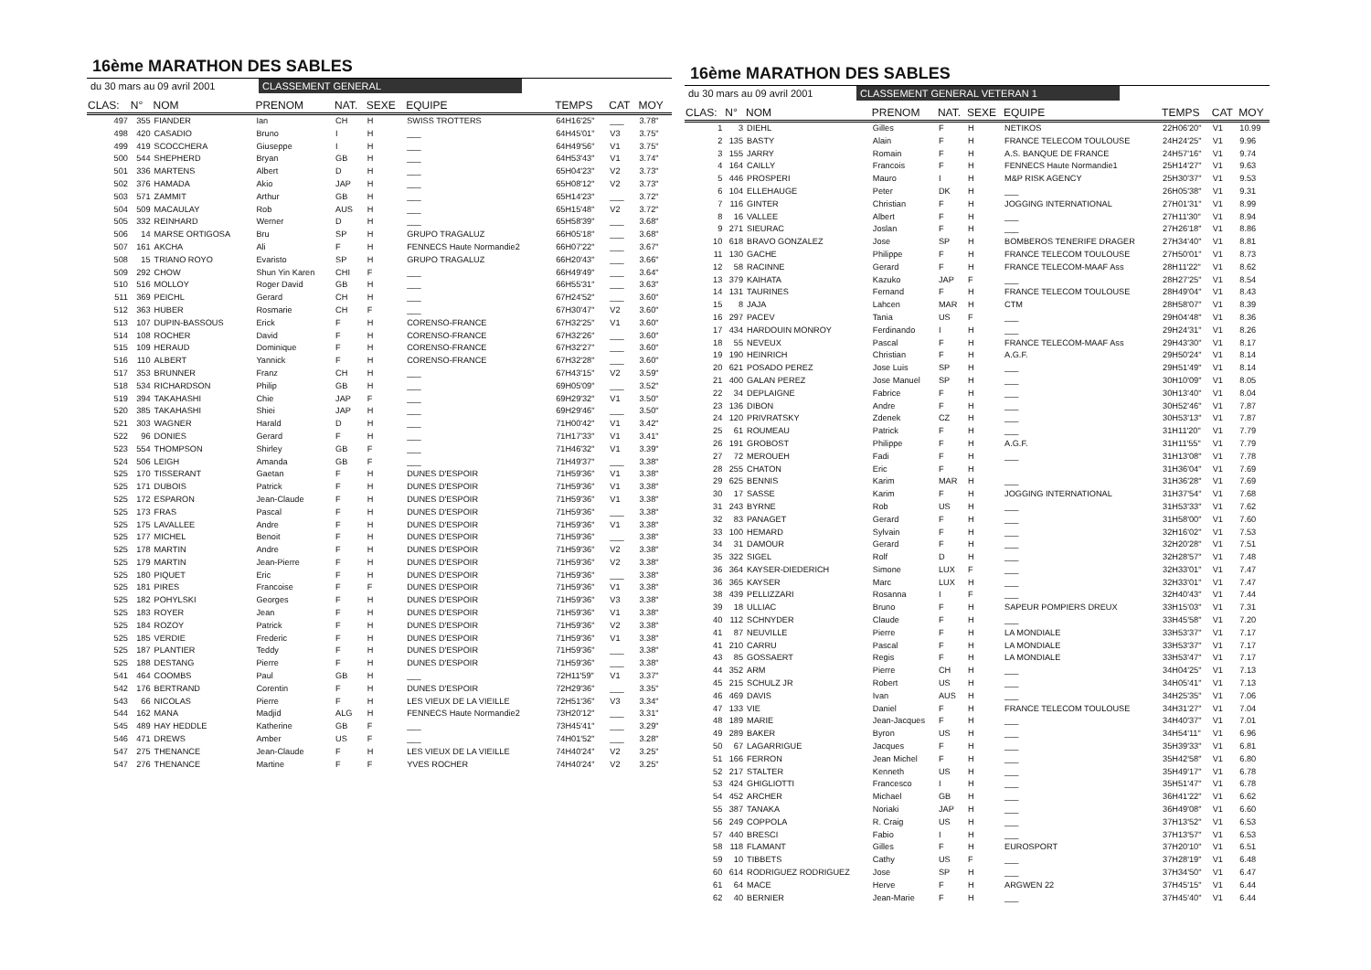16ème MARATHON DES SABLES
du 30 mars au 09 avril 2001 CLASSEMENT GENERAL
| CLAS: | N° | NOM | PRENOM | NAT. | SEXE | EQUIPE | TEMPS | CAT | MOY |
| --- | --- | --- | --- | --- | --- | --- | --- | --- | --- |
| 497 | 355 | FIANDER | Ian | CH | H | SWISS TROTTERS | 64H16'25" | ___ | 3.78" |
| 498 | 420 | CASADIO | Bruno | I | H | ___ | 64H45'01" | V3 | 3.75" |
| 499 | 419 | SCOCCHERA | Giuseppe | I | H | ___ | 64H49'56" | V1 | 3.75" |
| 500 | 544 | SHEPHERD | Bryan | GB | H | ___ | 64H53'43" | V1 | 3.74" |
| 501 | 336 | MARTENS | Albert | D | H | ___ | 65H04'23" | V2 | 3.73" |
| 502 | 376 | HAMADA | Akio | JAP | H | ___ | 65H08'12" | V2 | 3.73" |
| 503 | 571 | ZAMMIT | Arthur | GB | H | ___ | 65H14'23" | ___ | 3.72" |
| 504 | 509 | MACAULAY | Rob | AUS | H | ___ | 65H15'48" | V2 | 3.72" |
| 505 | 332 | REINHARD | Werner | D | H | ___ | 65H58'39" | ___ | 3.68" |
| 506 | 14 | MARSE ORTIGOSA | Bru | SP | H | GRUPO TRAGALUZ | 66H05'18" | ___ | 3.68" |
| 507 | 161 | AKCHA | Ali | F | H | FENNECS Haute Normandie2 | 66H07'22" | ___ | 3.67" |
| 508 | 15 | TRIANO ROYO | Evaristo | SP | H | GRUPO TRAGALUZ | 66H20'43" | ___ | 3.66" |
| 509 | 292 | CHOW | Shun Yin Karen | CHI | F | ___ | 66H49'49" | ___ | 3.64" |
| 510 | 516 | MOLLOY | Roger David | GB | H | ___ | 66H55'31" | ___ | 3.63" |
| 511 | 369 | PEICHL | Gerard | CH | H | ___ | 67H24'52" | ___ | 3.60" |
| 512 | 363 | HUBER | Rosmarie | CH | F | ___ | 67H30'47" | V2 | 3.60" |
| 513 | 107 | DUPIN-BASSOUS | Erick | F | H | CORENSO-FRANCE | 67H32'25" | V1 | 3.60" |
| 514 | 108 | ROCHER | David | F | H | CORENSO-FRANCE | 67H32'26" | ___ | 3.60" |
| 515 | 109 | HERAUD | Dominique | F | H | CORENSO-FRANCE | 67H32'27" | ___ | 3.60" |
| 516 | 110 | ALBERT | Yannick | F | H | CORENSO-FRANCE | 67H32'28" | ___ | 3.60" |
| 517 | 353 | BRUNNER | Franz | CH | H | ___ | 67H43'15" | V2 | 3.59" |
| 518 | 534 | RICHARDSON | Philip | GB | H | ___ | 69H05'09" | ___ | 3.52" |
| 519 | 394 | TAKAHASHI | Chie | JAP | F | ___ | 69H29'32" | V1 | 3.50" |
| 520 | 385 | TAKAHASHI | Shiei | JAP | H | ___ | 69H29'46" | ___ | 3.50" |
| 521 | 303 | WAGNER | Harald | D | H | ___ | 71H00'42" | V1 | 3.42" |
| 522 | 96 | DONIES | Gerard | F | H | ___ | 71H17'33" | V1 | 3.41" |
| 523 | 554 | THOMPSON | Shirley | GB | F | ___ | 71H46'32" | V1 | 3.39" |
| 524 | 506 | LEIGH | Amanda | GB | F | ___ | 71H49'37" | ___ | 3.38" |
| 525 | 170 | TISSERANT | Gaetan | F | H | DUNES D'ESPOIR | 71H59'36" | V1 | 3.38" |
| 525 | 171 | DUBOIS | Patrick | F | H | DUNES D'ESPOIR | 71H59'36" | V1 | 3.38" |
| 525 | 172 | ESPARON | Jean-Claude | F | H | DUNES D'ESPOIR | 71H59'36" | V1 | 3.38" |
| 525 | 173 | FRAS | Pascal | F | H | DUNES D'ESPOIR | 71H59'36" | ___ | 3.38" |
| 525 | 175 | LAVALLEE | Andre | F | H | DUNES D'ESPOIR | 71H59'36" | V1 | 3.38" |
| 525 | 177 | MICHEL | Benoit | F | H | DUNES D'ESPOIR | 71H59'36" | ___ | 3.38" |
| 525 | 178 | MARTIN | Andre | F | H | DUNES D'ESPOIR | 71H59'36" | V2 | 3.38" |
| 525 | 179 | MARTIN | Jean-Pierre | F | H | DUNES D'ESPOIR | 71H59'36" | V2 | 3.38" |
| 525 | 180 | PIQUET | Eric | F | H | DUNES D'ESPOIR | 71H59'36" | ___ | 3.38" |
| 525 | 181 | PIRES | Francoise | F | F | DUNES D'ESPOIR | 71H59'36" | V1 | 3.38" |
| 525 | 182 | POHYLSKI | Georges | F | H | DUNES D'ESPOIR | 71H59'36" | V3 | 3.38" |
| 525 | 183 | ROYER | Jean | F | H | DUNES D'ESPOIR | 71H59'36" | V1 | 3.38" |
| 525 | 184 | ROZOY | Patrick | F | H | DUNES D'ESPOIR | 71H59'36" | V2 | 3.38" |
| 525 | 185 | VERDIE | Frederic | F | H | DUNES D'ESPOIR | 71H59'36" | V1 | 3.38" |
| 525 | 187 | PLANTIER | Teddy | F | H | DUNES D'ESPOIR | 71H59'36" | ___ | 3.38" |
| 525 | 188 | DESTANG | Pierre | F | H | DUNES D'ESPOIR | 71H59'36" | ___ | 3.38" |
| 541 | 464 | COOMBS | Paul | GB | H | ___ | 72H11'59" | V1 | 3.37" |
| 542 | 176 | BERTRAND | Corentin | F | H | DUNES D'ESPOIR | 72H29'36" | ___ | 3.35" |
| 543 | 66 | NICOLAS | Pierre | F | H | LES VIEUX DE LA VIEILLE | 72H51'36" | V3 | 3.34" |
| 544 | 162 | MANA | Madjid | ALG | H | FENNECS Haute Normandie2 | 73H20'12" | ___ | 3.31" |
| 545 | 489 | HAY HEDDLE | Katherine | GB | F | ___ | 73H45'41" | ___ | 3.29" |
| 546 | 471 | DREWS | Amber | US | F | ___ | 74H01'52" | ___ | 3.28" |
| 547 | 275 | THENANCE | Jean-Claude | F | H | LES VIEUX DE LA VIEILLE | 74H40'24" | V2 | 3.25" |
| 547 | 276 | THENANCE | Martine | F | F | YVES ROCHER | 74H40'24" | V2 | 3.25" |
16ème MARATHON DES SABLES
du 30 mars au 09 avril 2001 CLASSEMENT GENERAL VETERAN 1
| CLAS: | N° | NOM | PRENOM | NAT. | SEXE | EQUIPE | TEMPS | CAT | MOY |
| --- | --- | --- | --- | --- | --- | --- | --- | --- | --- |
| 1 | 3 | DIEHL | Gilles | F | H | NETIKOS | 22H06'20" | V1 | 10.99 |
| 2 | 135 | BASTY | Alain | F | H | FRANCE TELECOM TOULOUSE | 24H24'25" | V1 | 9.96 |
| 3 | 155 | JARRY | Romain | F | H | A.S. BANQUE DE FRANCE | 24H57'16" | V1 | 9.74 |
| 4 | 164 | CAILLY | Francois | F | H | FENNECS Haute Normandie1 | 25H14'27" | V1 | 9.63 |
| 5 | 446 | PROSPERI | Mauro | I | H | M&P RISK AGENCY | 25H30'37" | V1 | 9.53 |
| 6 | 104 | ELLEHAUGE | Peter | DK | H | ___ | 26H05'38" | V1 | 9.31 |
| 7 | 116 | GINTER | Christian | F | H | JOGGING INTERNATIONAL | 27H01'31" | V1 | 8.99 |
| 8 | 16 | VALLEE | Albert | F | H | ___ | 27H11'30" | V1 | 8.94 |
| 9 | 271 | SIEURAC | Joslan | F | H | ___ | 27H26'18" | V1 | 8.86 |
| 10 | 618 | BRAVO GONZALEZ | Jose | SP | H | BOMBEROS TENERIFE DRAGER | 27H34'40" | V1 | 8.81 |
| 11 | 130 | GACHE | Philippe | F | H | FRANCE TELECOM TOULOUSE | 27H50'01" | V1 | 8.73 |
| 12 | 58 | RACINNE | Gerard | F | H | FRANCE TELECOM-MAAF Ass | 28H11'22" | V1 | 8.62 |
| 13 | 379 | KAIHATA | Kazuko | JAP | F | ___ | 28H27'25" | V1 | 8.54 |
| 14 | 131 | TAURINES | Fernand | F | H | FRANCE TELECOM TOULOUSE | 28H49'04" | V1 | 8.43 |
| 15 | 8 | JAJA | Lahcen | MAR | H | CTM | 28H58'07" | V1 | 8.39 |
| 16 | 297 | PACEV | Tania | US | F | ___ | 29H04'48" | V1 | 8.36 |
| 17 | 434 | HARDOUIN MONROY | Ferdinando | I | H | ___ | 29H24'31" | V1 | 8.26 |
| 18 | 55 | NEVEUX | Pascal | F | H | FRANCE TELECOM-MAAF Ass | 29H43'30" | V1 | 8.17 |
| 19 | 190 | HEINRICH | Christian | F | H | A.G.F. | 29H50'24" | V1 | 8.14 |
| 20 | 621 | POSADO PEREZ | Jose Luis | SP | H | ___ | 29H51'49" | V1 | 8.14 |
| 21 | 400 | GALAN PEREZ | Jose Manuel | SP | H | ___ | 30H10'09" | V1 | 8.05 |
| 22 | 34 | DEPLAIGNE | Fabrice | F | H | ___ | 30H13'40" | V1 | 8.04 |
| 23 | 136 | DIBON | Andre | F | H | ___ | 30H52'46" | V1 | 7.87 |
| 24 | 120 | PRIVRATSKY | Zdenek | CZ | H | ___ | 30H53'13" | V1 | 7.87 |
| 25 | 61 | ROUMEAU | Patrick | F | H | ___ | 31H11'20" | V1 | 7.79 |
| 26 | 191 | GROBOST | Philippe | F | H | A.G.F. | 31H11'55" | V1 | 7.79 |
| 27 | 72 | MEROUEH | Fadi | F | H | ___ | 31H13'08" | V1 | 7.78 |
| 28 | 255 | CHATON | Eric | F | H | | 31H36'04" | V1 | 7.69 |
| 29 | 625 | BENNIS | Karim | MAR | H | ___ | 31H36'28" | V1 | 7.69 |
| 30 | 17 | SASSE | Karim | F | H | JOGGING INTERNATIONAL | 31H37'54" | V1 | 7.68 |
| 31 | 243 | BYRNE | Rob | US | H | ___ | 31H53'33" | V1 | 7.62 |
| 32 | 83 | PANAGET | Gerard | F | H | ___ | 31H58'00" | V1 | 7.60 |
| 33 | 100 | HEMARD | Sylvain | F | H | ___ | 32H16'02" | V1 | 7.53 |
| 34 | 31 | DAMOUR | Gerard | F | H | ___ | 32H20'28" | V1 | 7.51 |
| 35 | 322 | SIGEL | Rolf | D | H | ___ | 32H28'57" | V1 | 7.48 |
| 36 | 364 | KAYSER-DIEDERICH | Simone | LUX | F | ___ | 32H33'01" | V1 | 7.47 |
| 36 | 365 | KAYSER | Marc | LUX | H | ___ | 32H33'01" | V1 | 7.47 |
| 38 | 439 | PELLIZZARI | Rosanna | I | F | ___ | 32H40'43" | V1 | 7.44 |
| 39 | 18 | ULLIAC | Bruno | F | H | SAPEUR POMPIERS DREUX | 33H15'03" | V1 | 7.31 |
| 40 | 112 | SCHNYDER | Claude | F | H | ___ | 33H45'58" | V1 | 7.20 |
| 41 | 87 | NEUVILLE | Pierre | F | H | LA MONDIALE | 33H53'37" | V1 | 7.17 |
| 41 | 210 | CARRU | Pascal | F | H | LA MONDIALE | 33H53'37" | V1 | 7.17 |
| 43 | 85 | GOSSAERT | Regis | F | H | LA MONDIALE | 33H53'47" | V1 | 7.17 |
| 44 | 352 | ARM | Pierre | CH | H | ___ | 34H04'25" | V1 | 7.13 |
| 45 | 215 | SCHULZ JR | Robert | US | H | ___ | 34H05'41" | V1 | 7.13 |
| 46 | 469 | DAVIS | Ivan | AUS | H | ___ | 34H25'35" | V1 | 7.06 |
| 47 | 133 | VIE | Daniel | F | H | FRANCE TELECOM TOULOUSE | 34H31'27" | V1 | 7.04 |
| 48 | 189 | MARIE | Jean-Jacques | F | H | ___ | 34H40'37" | V1 | 7.01 |
| 49 | 289 | BAKER | Byron | US | H | ___ | 34H54'11" | V1 | 6.96 |
| 50 | 67 | LAGARRIGUE | Jacques | F | H | ___ | 35H39'33" | V1 | 6.81 |
| 51 | 166 | FERRON | Jean Michel | F | H | ___ | 35H42'58" | V1 | 6.80 |
| 52 | 217 | STALTER | Kenneth | US | H | ___ | 35H49'17" | V1 | 6.78 |
| 53 | 424 | GHIGLIOTTI | Francesco | I | H | ___ | 35H51'47" | V1 | 6.78 |
| 54 | 452 | ARCHER | Michael | GB | H | ___ | 36H41'22" | V1 | 6.62 |
| 55 | 387 | TANAKA | Noriaki | JAP | H | ___ | 36H49'08" | V1 | 6.60 |
| 56 | 249 | COPPOLA | R. Craig | US | H | ___ | 37H13'52" | V1 | 6.53 |
| 57 | 440 | BRESCI | Fabio | I | H | ___ | 37H13'57" | V1 | 6.53 |
| 58 | 118 | FLAMANT | Gilles | F | H | EUROSPORT | 37H20'10" | V1 | 6.51 |
| 59 | 10 | TIBBETS | Cathy | US | F | ___ | 37H28'19" | V1 | 6.48 |
| 60 | 614 | RODRIGUEZ RODRIGUEZ | Jose | SP | H | ___ | 37H34'50" | V1 | 6.47 |
| 61 | 64 | MACE | Herve | F | H | ARGWEN 22 | 37H45'15" | V1 | 6.44 |
| 62 | 40 | BERNIER | Jean-Marie | F | H | ___ | 37H45'40" | V1 | 6.44 |